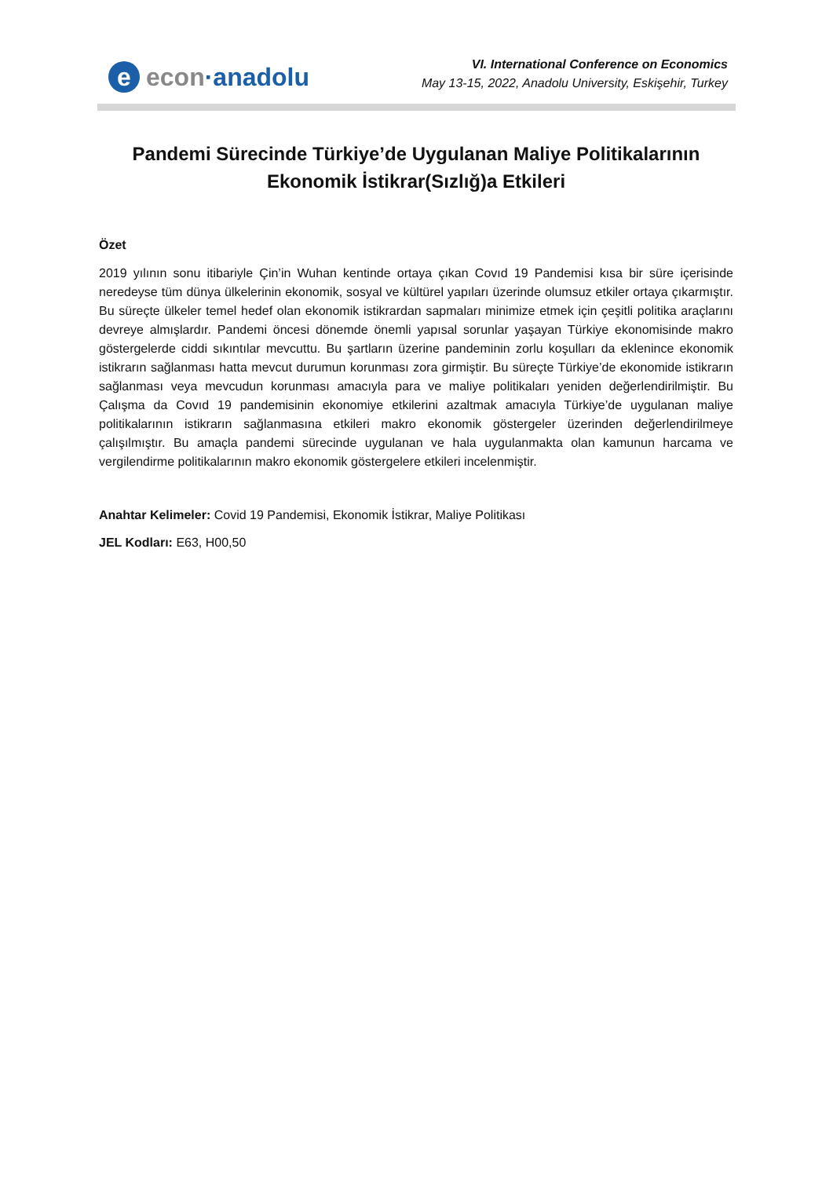e econ ·anadolu
VI. International Conference on Economics
May 13-15, 2022, Anadolu University, Eskişehir, Turkey
Pandemi Sürecinde Türkiye’de Uygulanan Maliye Politikalarının Ekonomik İstikrar(Sızlığ)a Etkileri
Özet
2019 yılının sonu itibariyle Çin’in Wuhan kentinde ortaya çıkan Covıd 19 Pandemisi kısa bir süre içerisinde neredeyse tüm dünya ülkelerinin ekonomik, sosyal ve kültürel yapıları üzerinde olumsuz etkiler ortaya çıkarmıştır. Bu süreçte ülkeler temel hedef olan ekonomik istikrardan sapmaları minimize etmek için çeşitli politika araçlarını devreye almışlardır. Pandemi öncesi dönemde önemli yapısal sorunlar yaşayan Türkiye ekonomisinde makro göstergelerde ciddi sıkıntılar mevcuttu. Bu şartların üzerine pandeminin zorlu koşulları da eklenince ekonomik istikrarın sağlanması hatta mevcut durumun korunması zora girmiştir. Bu süreçte Türkiye’de ekonomide istikrarın sağlanması veya mevcudun korunması amacıyla para ve maliye politikaları yeniden değerlendirilmiştir. Bu Çalışma da Covıd 19 pandemisinin ekonomiye etkilerini azaltmak amacıyla Türkiye’de uygulanan maliye politikalarının istikrarın sağlanmasına etkileri makro ekonomik göstergeler üzerinden değerlendirilmeye çalışılmıştır. Bu amaçla pandemi sürecinde uygulanan ve hala uygulanmakta olan kamunun harcama ve vergilendirme politikalarının makro ekonomik göstergelere etkileri incelenmiştir.
Anahtar Kelimeler: Covid 19 Pandemisi, Ekonomik İstikrar, Maliye Politikası
JEL Kodları: E63, H00,50